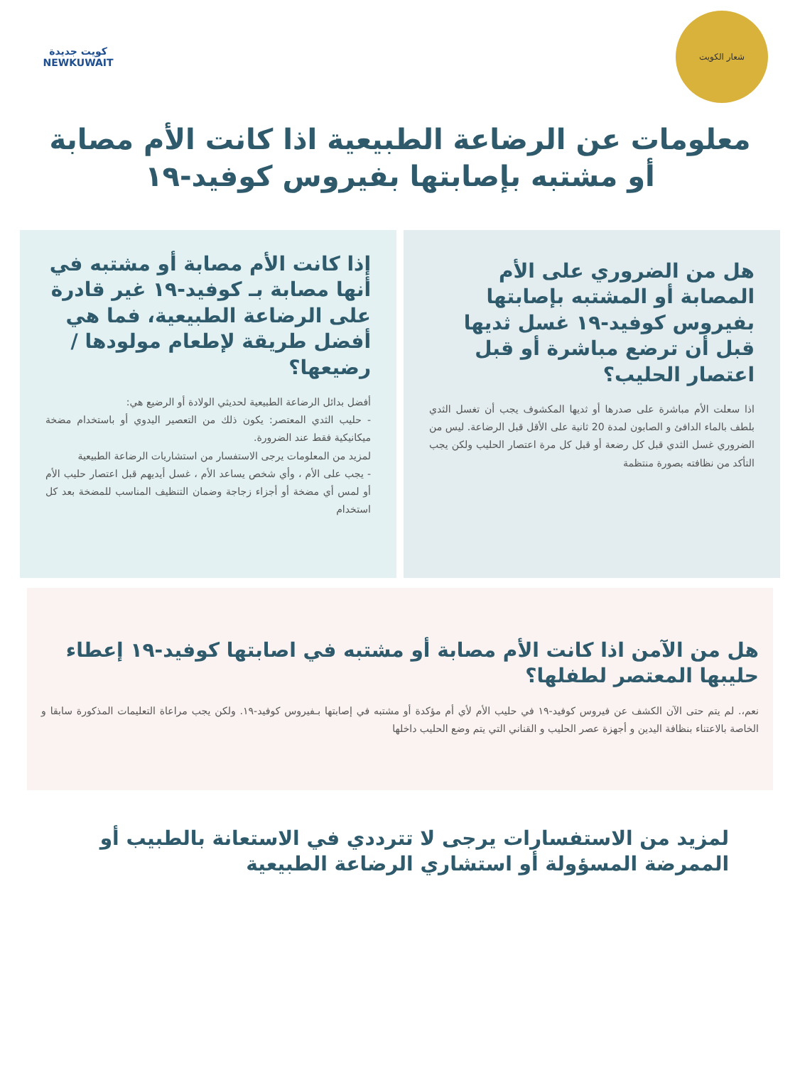شعار الكويت
كويت جديدة
NEWKUWAIT
معلومات عن الرضاعة الطبيعية اذا كانت الأم مصابة أو مشتبه بإصابتها بفيروس كوفيد-١٩
هل من الضروري على الأم المصابة أو المشتبه بإصابتها بفيروس كوفيد-١٩ غسل ثديها قبل أن ترضع مباشرة أو قبل اعتصار الحليب؟
اذا سعلت الأم مباشرة على صدرها أو ثديها المكشوف يجب أن تغسل الثدي بلطف بالماء الدافئ و الصابون لمدة 20 ثانية على الأقل قبل الرضاعة. ليس من الضروري غسل الثدي قبل كل رضعة أو قبل كل مرة اعتصار الحليب ولكن يجب التأكد من نظافته بصورة منتظمة
إذا كانت الأم مصابة أو مشتبه في أنها مصابة بـ كوفيد-١٩ غير قادرة على الرضاعة الطبيعية، فما هي أفضل طريقة لإطعام مولودها / رضيعها؟
أفضل بدائل الرضاعة الطبيعية لحديثي الولادة أو الرضيع هي:
- حليب الثدي المعتصر: يكون ذلك من التعصير اليدوي أو باستخدام مضخة ميكانيكية فقط عند الضرورة.
لمزيد من المعلومات يرجى الاستفسار من استشاريات الرضاعة الطبيعية
- يجب على الأم ، وأي شخص يساعد الأم ، غسل أيديهم قبل اعتصار حليب الأم أو لمس أي مضخة أو أجزاء زجاجة وضمان التنظيف المناسب للمضخة بعد كل استخدام
هل من الآمن اذا كانت الأم مصابة أو مشتبه في اصابتها كوفيد-١٩ إعطاء حليبها المعتصر لطفلها؟
نعم،. لم يتم حتى الآن الكشف عن فيروس كوفيد-١٩ في حليب الأم لأي أم مؤكدة أو مشتبه في إصابتها بـفيروس كوفيد-١٩. ولكن يجب مراعاة التعليمات المذكورة سابقا و الخاصة بالاعتناء بنظافة اليدين و أجهزة عصر الحليب و القناني التي يتم وضع الحليب داخلها
لمزيد من الاستفسارات يرجى لا تترددي في الاستعانة بالطبيب أو الممرضة المسؤولة أو استشاري الرضاعة الطبيعية